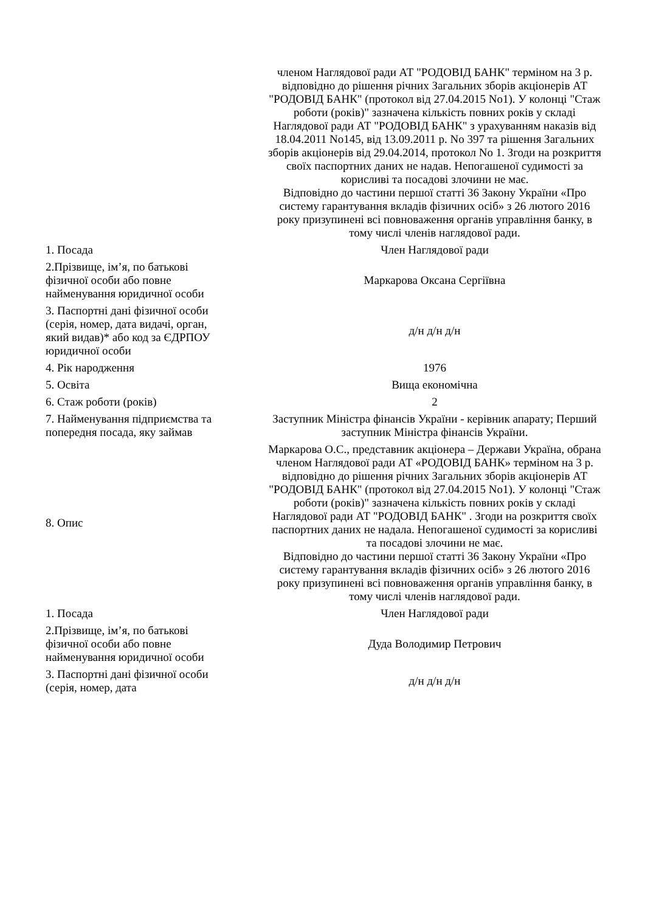| | членом Наглядової ради АТ "РОДОВІД БАНК" терміном на 3 р. відповідно до рішення річних Загальних зборів акціонерів АТ "РОДОВІД БАНК" (протокол від 27.04.2015 No1). У колонці "Стаж роботи (років)" зазначена кількість повних років у складі Наглядової ради АТ "РОДОВІД БАНК" з урахуванням наказів від 18.04.2011 No145, від 13.09.2011 р. No 397 та рішення Загальних зборів акціонерів від 29.04.2014, протокол No 1. Згоди на розкриття своїх паспортних даних не надав. Непогашеної судимості за корисливі та посадові злочини не має. Відповідно до частини першої статті 36 Закону України «Про систему гарантування вкладів фізичних осіб» з 26 лютого 2016 року призупинені всі повноваження органів управління банку, в тому числі членів наглядової ради. |
| 1. Посада | Член Наглядової ради |
| 2.Прізвище, ім’я, по батькові фізичної особи або повне найменування юридичної особи | Маркарова Оксана Сергіївна |
| 3. Паспортні дані фізичної особи (серія, номер, дата видачі, орган, який видав)* або код за ЄДРПОУ юридичної особи | д/н д/н д/н |
| 4. Рік народження | 1976 |
| 5. Освіта | Вища економічна |
| 6. Стаж роботи (років) | 2 |
| 7. Найменування підприємства та попередня посада, яку займав | Заступник Міністра фінансів України - керівник апарату; Перший заступник Міністра фінансів України. |
| 8. Опис | Маркарова О.С., представник акціонера – Держави Україна, обрана членом Наглядової ради АТ «РОДОВІД БАНК» терміном на 3 р. відповідно до рішення річних Загальних зборів акціонерів АТ "РОДОВІД БАНК" (протокол від 27.04.2015 No1). У колонці "Стаж роботи (років)" зазначена кількість повних років у складі Наглядової ради АТ "РОДОВІД БАНК" . Згоди на розкриття своїх паспортних даних не надала. Непогашеної судимості за корисливі та посадові злочини не має. Відповідно до частини першої статті 36 Закону України «Про систему гарантування вкладів фізичних осіб» з 26 лютого 2016 року призупинені всі повноваження органів управління банку, в тому числі членів наглядової ради. |
| 1. Посада | Член Наглядової ради |
| 2.Прізвище, ім’я, по батькові фізичної особи або повне найменування юридичної особи | Дуда Володимир Петрович |
| 3. Паспортні дані фізичної особи (серія, номер, дата | д/н д/н д/н |